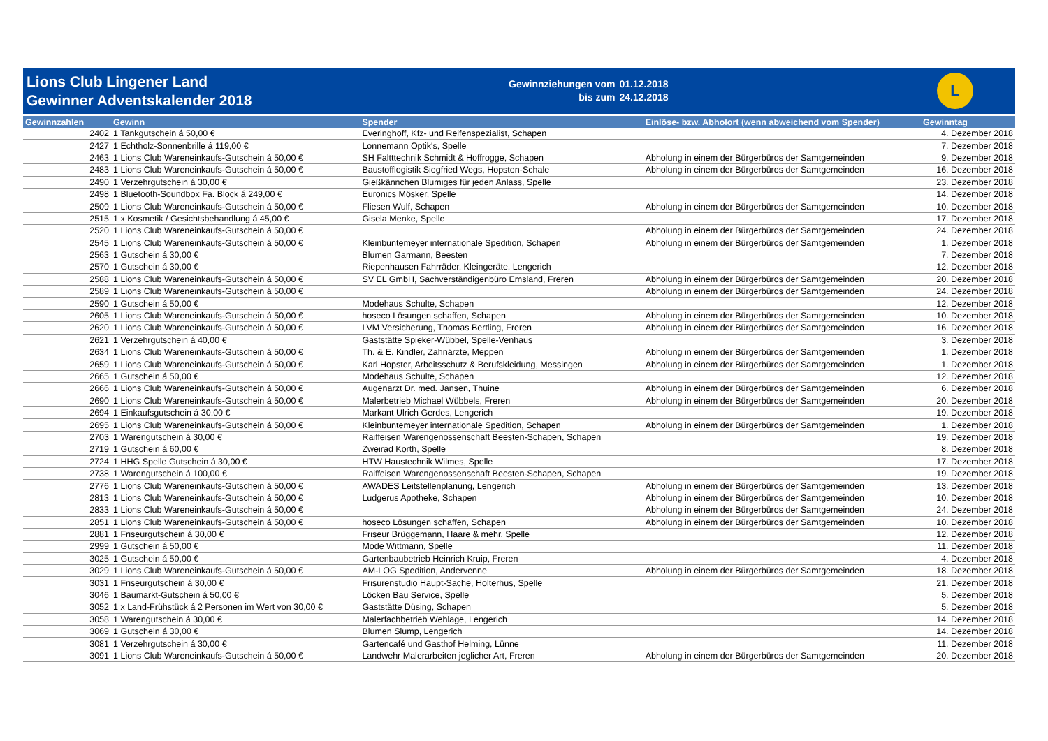Lions Club Lingener Land
Gewinner Adventskalender 2018
Gewinnziehungen vom
bis zum
01.12.2018
24.12.2018
L
| Gewinnzahlen | Gewinn | Spender | Einlöse- bzw. Abholort (wenn abweichend vom Spender) | Gewinntag |
| --- | --- | --- | --- | --- |
| 2402 | 1 Tankgutschein á 50,00 € | Everinghoff, Kfz- und Reifenspezialist, Schapen | | 4. Dezember 2018 |
| 2427 | 1 Echtholz-Sonnenbrille á 119,00 € | Lonnemann Optik's, Spelle | | 7. Dezember 2018 |
| 2463 | 1 Lions Club Wareneinkaufs-Gutschein á 50,00 € | SH Faltttechnik Schmidt & Hoffrogge, Schapen | Abholung in einem der Bürgerbüros der Samtgemeinden | 9. Dezember 2018 |
| 2483 | 1 Lions Club Wareneinkaufs-Gutschein á 50,00 € | Baustofflogistik Siegfried Wegs, Hopsten-Schale | Abholung in einem der Bürgerbüros der Samtgemeinden | 16. Dezember 2018 |
| 2490 | 1 Verzehrgutschein á 30,00 € | Gießkännchen Blumiges für jeden Anlass, Spelle | | 23. Dezember 2018 |
| 2498 | 1 Bluetooth-Soundbox Fa. Block á 249,00 € | Euronics Mösker, Spelle | | 14. Dezember 2018 |
| 2509 | 1 Lions Club Wareneinkaufs-Gutschein á 50,00 € | Fliesen Wulf, Schapen | Abholung in einem der Bürgerbüros der Samtgemeinden | 10. Dezember 2018 |
| 2515 | 1 x Kosmetik / Gesichtsbehandlung á 45,00 € | Gisela Menke, Spelle | | 17. Dezember 2018 |
| 2520 | 1 Lions Club Wareneinkaufs-Gutschein á 50,00 € | | Abholung in einem der Bürgerbüros der Samtgemeinden | 24. Dezember 2018 |
| 2545 | 1 Lions Club Wareneinkaufs-Gutschein á 50,00 € | Kleinbuntemeyer internationale Spedition, Schapen | Abholung in einem der Bürgerbüros der Samtgemeinden | 1. Dezember 2018 |
| 2563 | 1 Gutschein á 30,00 € | Blumen Garmann, Beesten | | 7. Dezember 2018 |
| 2570 | 1 Gutschein á 30,00 € | Riepenhausen Fahrräder, Kleingeräte, Lengerich | | 12. Dezember 2018 |
| 2588 | 1 Lions Club Wareneinkaufs-Gutschein á 50,00 € | SV EL GmbH, Sachverständigenbüro Emsland, Freren | Abholung in einem der Bürgerbüros der Samtgemeinden | 20. Dezember 2018 |
| 2589 | 1 Lions Club Wareneinkaufs-Gutschein á 50,00 € | | Abholung in einem der Bürgerbüros der Samtgemeinden | 24. Dezember 2018 |
| 2590 | 1 Gutschein á 50,00 € | Modehaus Schulte, Schapen | | 12. Dezember 2018 |
| 2605 | 1 Lions Club Wareneinkaufs-Gutschein á 50,00 € | hoseco Lösungen schaffen, Schapen | Abholung in einem der Bürgerbüros der Samtgemeinden | 10. Dezember 2018 |
| 2620 | 1 Lions Club Wareneinkaufs-Gutschein á 50,00 € | LVM Versicherung, Thomas Bertling, Freren | Abholung in einem der Bürgerbüros der Samtgemeinden | 16. Dezember 2018 |
| 2621 | 1 Verzehrgutschein á 40,00 € | Gaststätte Spieker-Wübbel, Spelle-Venhaus | | 3. Dezember 2018 |
| 2634 | 1 Lions Club Wareneinkaufs-Gutschein á 50,00 € | Th. & E. Kindler, Zahnärzte, Meppen | Abholung in einem der Bürgerbüros der Samtgemeinden | 1. Dezember 2018 |
| 2659 | 1 Lions Club Wareneinkaufs-Gutschein á 50,00 € | Karl Hopster, Arbeitsschutz & Berufskleidung, Messingen | Abholung in einem der Bürgerbüros der Samtgemeinden | 1. Dezember 2018 |
| 2665 | 1 Gutschein á 50,00 € | Modehaus Schulte, Schapen | | 12. Dezember 2018 |
| 2666 | 1 Lions Club Wareneinkaufs-Gutschein á 50,00 € | Augenarzt Dr. med. Jansen, Thuine | Abholung in einem der Bürgerbüros der Samtgemeinden | 6. Dezember 2018 |
| 2690 | 1 Lions Club Wareneinkaufs-Gutschein á 50,00 € | Malerbetrieb Michael Wübbels, Freren | Abholung in einem der Bürgerbüros der Samtgemeinden | 20. Dezember 2018 |
| 2694 | 1 Einkaufsgutschein á 30,00 € | Markant Ulrich Gerdes, Lengerich | | 19. Dezember 2018 |
| 2695 | 1 Lions Club Wareneinkaufs-Gutschein á 50,00 € | Kleinbuntemeyer internationale Spedition, Schapen | Abholung in einem der Bürgerbüros der Samtgemeinden | 1. Dezember 2018 |
| 2703 | 1 Warengutschein á 30,00 € | Raiffeisen Warengenossenschaft Beesten-Schapen, Schapen | | 19. Dezember 2018 |
| 2719 | 1 Gutschein á 60,00 € | Zweirad Korth, Spelle | | 8. Dezember 2018 |
| 2724 | 1 HHG Spelle Gutschein á 30,00 € | HTW Haustechnik Wilmes, Spelle | | 17. Dezember 2018 |
| 2738 | 1 Warengutschein á 100,00 € | Raiffeisen Warengenossenschaft Beesten-Schapen, Schapen | | 19. Dezember 2018 |
| 2776 | 1 Lions Club Wareneinkaufs-Gutschein á 50,00 € | AWADES Leitstellenplanung, Lengerich | Abholung in einem der Bürgerbüros der Samtgemeinden | 13. Dezember 2018 |
| 2813 | 1 Lions Club Wareneinkaufs-Gutschein á 50,00 € | Ludgerus Apotheke, Schapen | Abholung in einem der Bürgerbüros der Samtgemeinden | 10. Dezember 2018 |
| 2833 | 1 Lions Club Wareneinkaufs-Gutschein á 50,00 € | | Abholung in einem der Bürgerbüros der Samtgemeinden | 24. Dezember 2018 |
| 2851 | 1 Lions Club Wareneinkaufs-Gutschein á 50,00 € | hoseco Lösungen schaffen, Schapen | Abholung in einem der Bürgerbüros der Samtgemeinden | 10. Dezember 2018 |
| 2881 | 1 Friseurgutschein á 30,00 € | Friseur Brüggemann, Haare & mehr, Spelle | | 12. Dezember 2018 |
| 2999 | 1 Gutschein á 50,00 € | Mode Wittmann, Spelle | | 11. Dezember 2018 |
| 3025 | 1 Gutschein á 50,00 € | Gartenbaubetrieb Heinrich Kruip, Freren | | 4. Dezember 2018 |
| 3029 | 1 Lions Club Wareneinkaufs-Gutschein á 50,00 € | AM-LOG Spedition, Andervenne | Abholung in einem der Bürgerbüros der Samtgemeinden | 18. Dezember 2018 |
| 3031 | 1 Friseurgutschein á 30,00 € | Frisurenstudio Haupt-Sache, Holterhus, Spelle | | 21. Dezember 2018 |
| 3046 | 1 Baumarkt-Gutschein á 50,00 € | Löcken Bau Service, Spelle | | 5. Dezember 2018 |
| 3052 | 1 x Land-Frühstück á 2 Personen im Wert von 30,00 € | Gaststätte Düsing, Schapen | | 5. Dezember 2018 |
| 3058 | 1 Warengutschein á 30,00 € | Malerfachbetrieb Wehlage, Lengerich | | 14. Dezember 2018 |
| 3069 | 1 Gutschein á 30,00 € | Blumen Slump, Lengerich | | 14. Dezember 2018 |
| 3081 | 1 Verzehrgutschein á 30,00 € | Gartencafé und Gasthof Helming, Lünne | | 11. Dezember 2018 |
| 3091 | 1 Lions Club Wareneinkaufs-Gutschein á 50,00 € | Landwehr Malerarbeiten jeglicher Art, Freren | Abholung in einem der Bürgerbüros der Samtgemeinden | 20. Dezember 2018 |